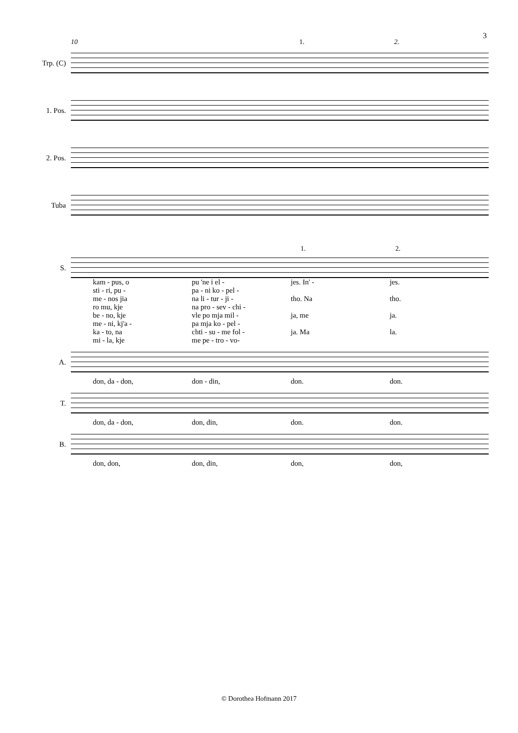3
10 1. 2.
Trp. (C)
1. Pos.
2. Pos.
Tuba
1. 2.
S.
kam - pus, o pu 'ne i el - jes. In' - jes.
sti - ri, pu - pa - ni ko - pel -
me - nos jia na li - tur - ji - tho. Na tho.
ro mu, kje na pro - sev - chi -
be - no, kje vle po mja mil - ja, me ja.
me - ni, kj'a - pa mja ko - pel -
ka - to, na chti - su - me fol - ja. Ma la.
mi - la, kje me pe - tro - vo-
A.
don, da - don, don - din, don. don.
T.
don, da - don, don, din, don. don.
B.
don, don, don, din, don, don,
© Dorothea Hofmann 2017